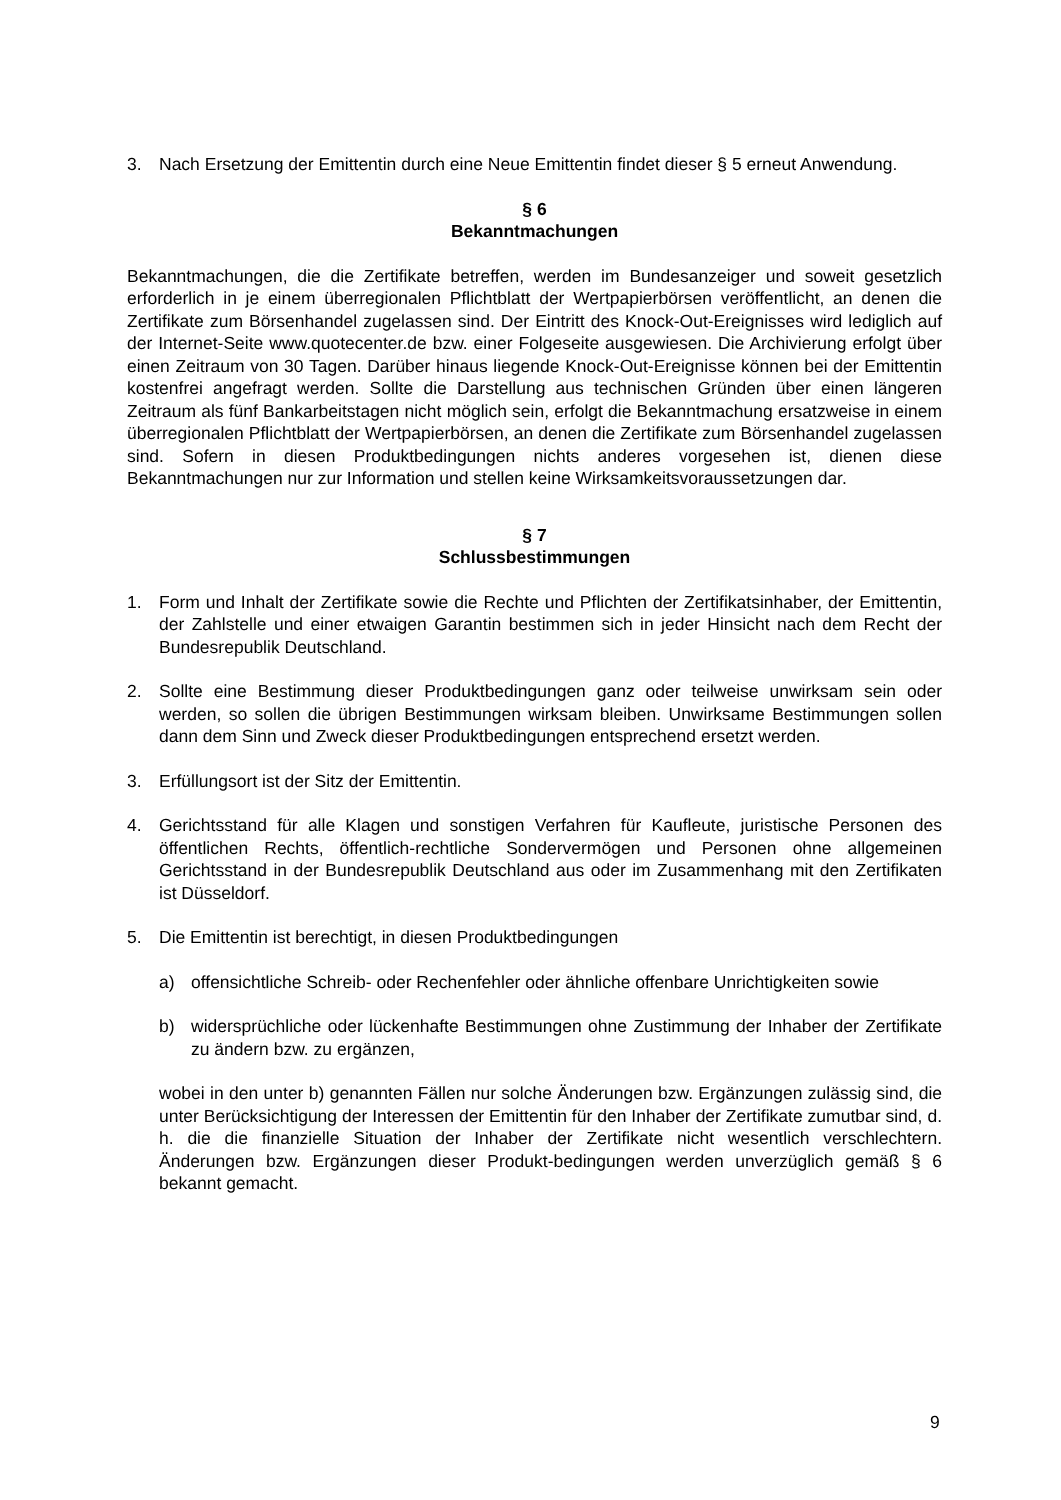3. Nach Ersetzung der Emittentin durch eine Neue Emittentin findet dieser § 5 erneut Anwendung.
§ 6
Bekanntmachungen
Bekanntmachungen, die die Zertifikate betreffen, werden im Bundesanzeiger und soweit gesetzlich erforderlich in je einem überregionalen Pflichtblatt der Wertpapierbörsen veröffentlicht, an denen die Zertifikate zum Börsenhandel zugelassen sind. Der Eintritt des Knock-Out-Ereignisses wird lediglich auf der Internet-Seite www.quotecenter.de bzw. einer Folgeseite ausgewiesen. Die Archivierung erfolgt über einen Zeitraum von 30 Tagen. Darüber hinaus liegende Knock-Out-Ereignisse können bei der Emittentin kostenfrei angefragt werden. Sollte die Darstellung aus technischen Gründen über einen längeren Zeitraum als fünf Bankarbeitstagen nicht möglich sein, erfolgt die Bekanntmachung ersatzweise in einem überregionalen Pflichtblatt der Wertpapierbörsen, an denen die Zertifikate zum Börsenhandel zugelassen sind. Sofern in diesen Produktbedingungen nichts anderes vorgesehen ist, dienen diese Bekanntmachungen nur zur Information und stellen keine Wirksamkeitsvoraussetzungen dar.
§ 7
Schlussbestimmungen
1. Form und Inhalt der Zertifikate sowie die Rechte und Pflichten der Zertifikatsinhaber, der Emittentin, der Zahlstelle und einer etwaigen Garantin bestimmen sich in jeder Hinsicht nach dem Recht der Bundesrepublik Deutschland.
2. Sollte eine Bestimmung dieser Produktbedingungen ganz oder teilweise unwirksam sein oder werden, so sollen die übrigen Bestimmungen wirksam bleiben. Unwirksame Bestimmungen sollen dann dem Sinn und Zweck dieser Produktbedingungen entsprechend ersetzt werden.
3. Erfüllungsort ist der Sitz der Emittentin.
4. Gerichtsstand für alle Klagen und sonstigen Verfahren für Kaufleute, juristische Personen des öffentlichen Rechts, öffentlich-rechtliche Sondervermögen und Personen ohne allgemeinen Gerichtsstand in der Bundesrepublik Deutschland aus oder im Zusammenhang mit den Zertifikaten ist Düsseldorf.
5. Die Emittentin ist berechtigt, in diesen Produktbedingungen
a) offensichtliche Schreib- oder Rechenfehler oder ähnliche offenbare Unrichtigkeiten sowie
b) widersprüchliche oder lückenhafte Bestimmungen ohne Zustimmung der Inhaber der Zertifikate zu ändern bzw. zu ergänzen,
wobei in den unter b) genannten Fällen nur solche Änderungen bzw. Ergänzungen zulässig sind, die unter Berücksichtigung der Interessen der Emittentin für den Inhaber der Zertifikate zumutbar sind, d. h. die die finanzielle Situation der Inhaber der Zertifikate nicht wesentlich verschlechtern. Änderungen bzw. Ergänzungen dieser Produkt-bedingungen werden unverzüglich gemäß § 6 bekannt gemacht.
9